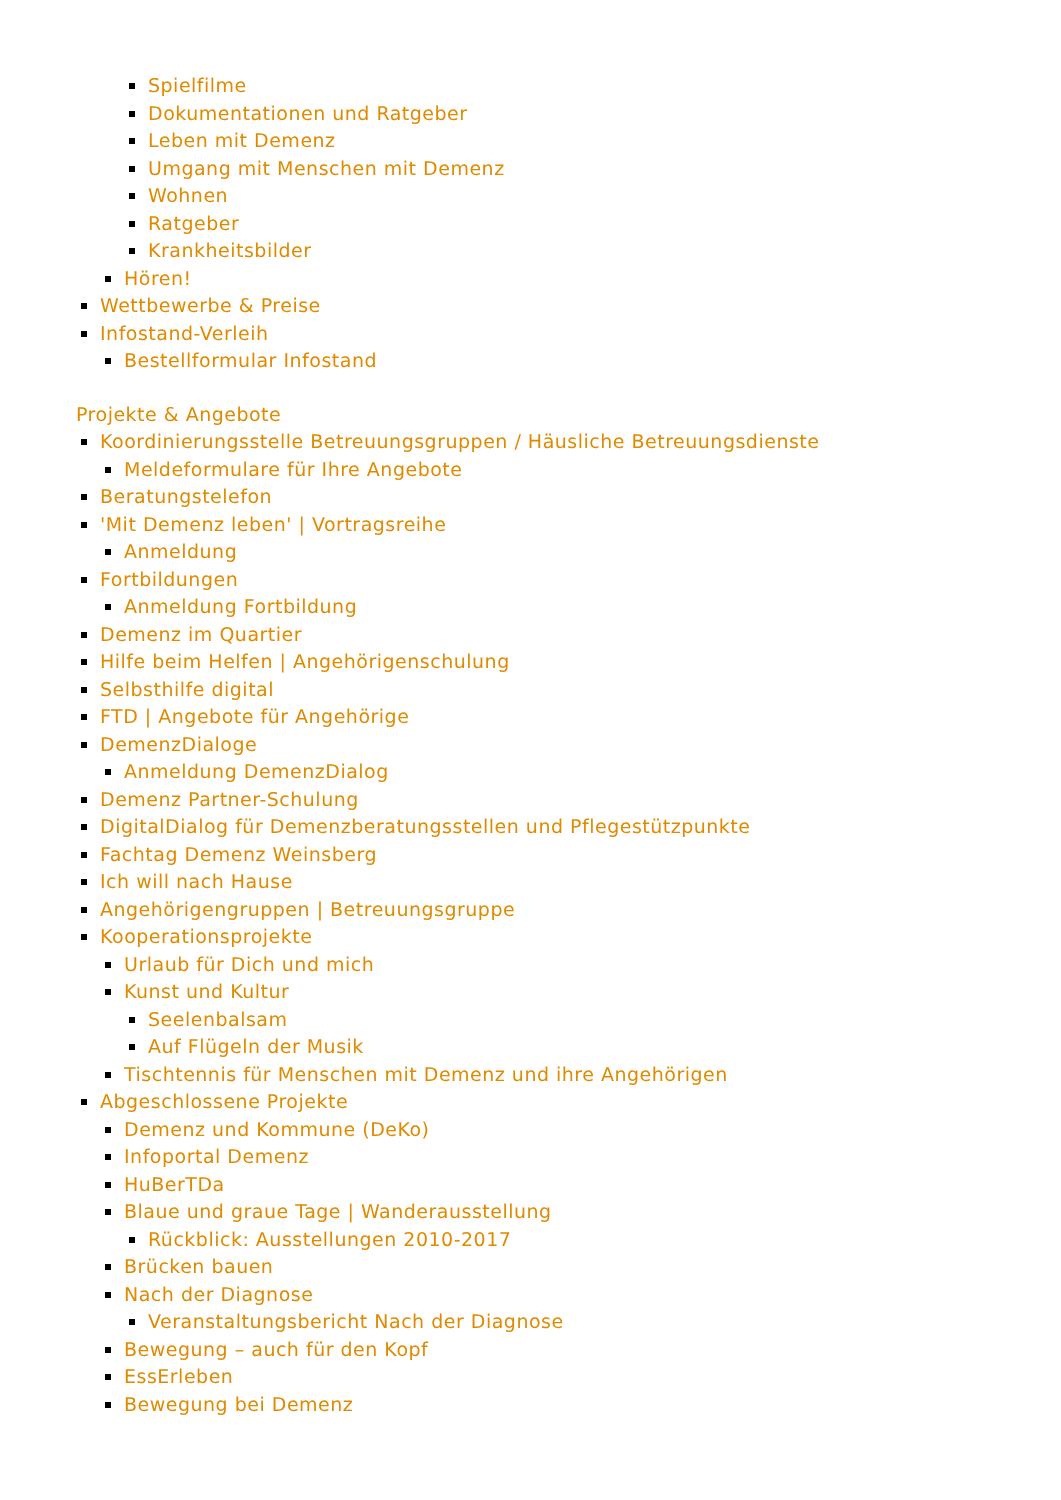Spielfilme
Dokumentationen und Ratgeber
Leben mit Demenz
Umgang mit Menschen mit Demenz
Wohnen
Ratgeber
Krankheitsbilder
Hören!
Wettbewerbe & Preise
Infostand-Verleih
Bestellformular Infostand
Projekte & Angebote
Koordinierungsstelle Betreuungsgruppen / Häusliche Betreuungsdienste
Meldeformulare für Ihre Angebote
Beratungstelefon
'Mit Demenz leben' | Vortragsreihe
Anmeldung
Fortbildungen
Anmeldung Fortbildung
Demenz im Quartier
Hilfe beim Helfen | Angehörigenschulung
Selbsthilfe digital
FTD | Angebote für Angehörige
DemenzDialoge
Anmeldung DemenzDialog
Demenz Partner-Schulung
DigitalDialog für Demenzberatungsstellen und Pflegestützpunkte
Fachtag Demenz Weinsberg
Ich will nach Hause
Angehörigengruppen | Betreuungsgruppe
Kooperationsprojekte
Urlaub für Dich und mich
Kunst und Kultur
Seelenbalsam
Auf Flügeln der Musik
Tischtennis für Menschen mit Demenz und ihre Angehörigen
Abgeschlossene Projekte
Demenz und Kommune (DeKo)
Infoportal Demenz
HuBerTDa
Blaue und graue Tage | Wanderausstellung
Rückblick: Ausstellungen 2010-2017
Brücken bauen
Nach der Diagnose
Veranstaltungsbericht Nach der Diagnose
Bewegung – auch für den Kopf
EssErleben
Bewegung bei Demenz